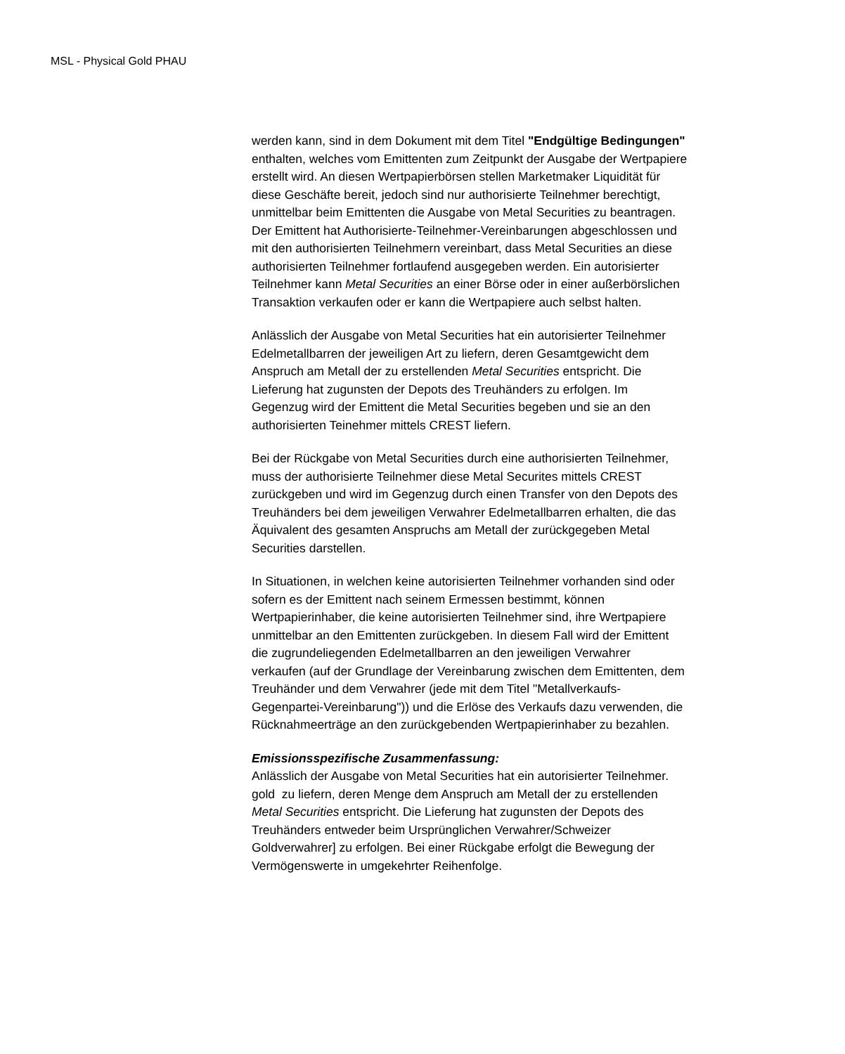MSL - Physical Gold PHAU
werden kann, sind in dem Dokument mit dem Titel "Endgültige Bedingungen" enthalten, welches vom Emittenten zum Zeitpunkt der Ausgabe der Wertpapiere erstellt wird. An diesen Wertpapierbörsen stellen Marketmaker Liquidität für diese Geschäfte bereit, jedoch sind nur authorisierte Teilnehmer berechtigt, unmittelbar beim Emittenten die Ausgabe von Metal Securities zu beantragen. Der Emittent hat Authorisierte-Teilnehmer-Vereinbarungen abgeschlossen und mit den authorisierten Teilnehmern vereinbart, dass Metal Securities an diese authorisierten Teilnehmer fortlaufend ausgegeben werden. Ein autorisierter Teilnehmer kann Metal Securities an einer Börse oder in einer außerbörslichen Transaktion verkaufen oder er kann die Wertpapiere auch selbst halten.
Anlässlich der Ausgabe von Metal Securities hat ein autorisierter Teilnehmer Edelmetallbarren der jeweiligen Art zu liefern, deren Gesamtgewicht dem Anspruch am Metall der zu erstellenden Metal Securities entspricht. Die Lieferung hat zugunsten der Depots des Treuhänders zu erfolgen. Im Gegenzug wird der Emittent die Metal Securities begeben und sie an den authorisierten Teinehmer mittels CREST liefern.
Bei der Rückgabe von Metal Securities durch eine authorisierten Teilnehmer, muss der authorisierte Teilnehmer diese Metal Securites mittels CREST zurückgeben und wird im Gegenzug durch einen Transfer von den Depots des Treuhänders bei dem jeweiligen Verwahrer Edelmetallbarren erhalten, die das Äquivalent des gesamten Anspruchs am Metall der zurückgegeben Metal Securities darstellen.
In Situationen, in welchen keine autorisierten Teilnehmer vorhanden sind oder sofern es der Emittent nach seinem Ermessen bestimmt, können Wertpapierinhaber, die keine autorisierten Teilnehmer sind, ihre Wertpapiere unmittelbar an den Emittenten zurückgeben. In diesem Fall wird der Emittent die zugrundeliegenden Edelmetallbarren an den jeweiligen Verwahrer verkaufen (auf der Grundlage der Vereinbarung zwischen dem Emittenten, dem Treuhänder und dem Verwahrer (jede mit dem Titel "Metallverkaufs-Gegenpartei-Vereinbarung")) und die Erlöse des Verkaufs dazu verwenden, die Rücknahmeerträge an den zurückgebenden Wertpapierinhaber zu bezahlen.
Emissionsspezifische Zusammenfassung:
Anlässlich der Ausgabe von Metal Securities hat ein autorisierter Teilnehmer. gold zu liefern, deren Menge dem Anspruch am Metall der zu erstellenden Metal Securities entspricht. Die Lieferung hat zugunsten der Depots des Treuhänders entweder beim Ursprünglichen Verwahrer/Schweizer Goldverwahrer] zu erfolgen. Bei einer Rückgabe erfolgt die Bewegung der Vermögenswerte in umgekehrter Reihenfolge.